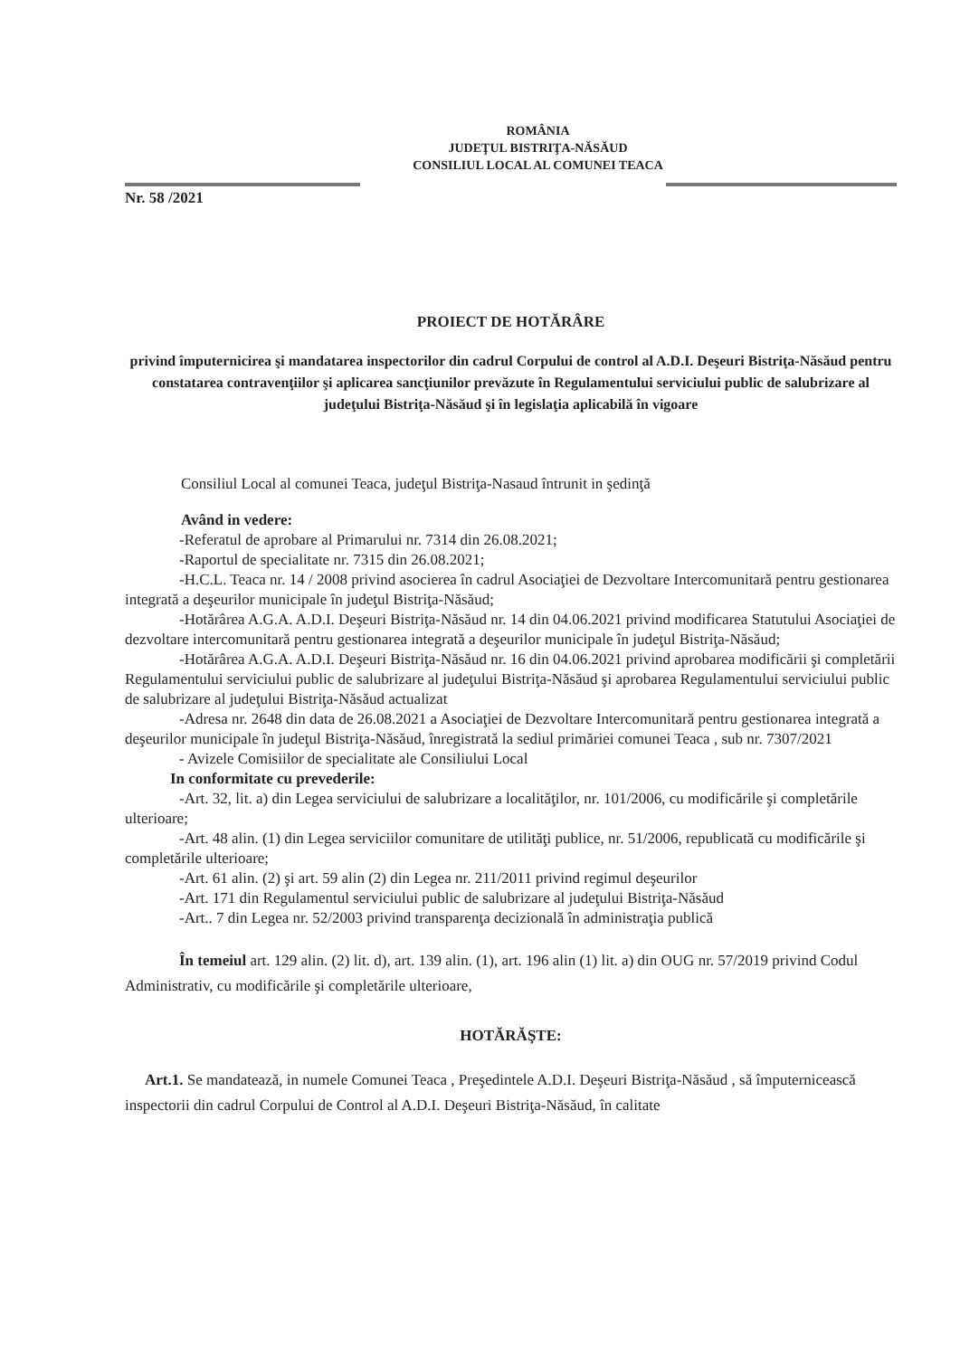ROMÂNIA
JUDEŢUL BISTRIŢA-NĂSĂUD
CONSILIUL LOCAL AL COMUNEI TEACA
Nr. 58 /2021
PROIECT DE HOTĂRÂRE
privind împuternicirea şi mandatarea inspectorilor din cadrul Corpului de control al A.D.I. Deşeuri Bistriţa-Năsăud pentru constatarea contravenţiilor şi aplicarea sancţiunilor prevăzute în Regulamentului serviciului public de salubrizare al judeţului Bistriţa-Năsăud şi în legislaţia aplicabilă în vigoare
Consiliul Local al comunei Teaca, judeţul Bistriţa-Nasaud întrunit in şedinţă
Având in vedere:
-Referatul de aprobare al Primarului nr. 7314 din 26.08.2021;
-Raportul de specialitate nr. 7315 din 26.08.2021;
-H.C.L. Teaca nr. 14 / 2008 privind asocierea în cadrul Asociaţiei de Dezvoltare Intercomunitară pentru gestionarea integrată a deşeurilor municipale în judeţul Bistriţa-Năsăud;
-Hotărârea A.G.A. A.D.I. Deşeuri Bistriţa-Năsăud nr. 14 din 04.06.2021 privind modificarea Statutului Asociaţiei de dezvoltare intercomunitară pentru gestionarea integrată a deşeurilor municipale în judeţul Bistriţa-Năsăud;
-Hotărârea A.G.A. A.D.I. Deşeuri Bistriţa-Năsăud nr. 16 din 04.06.2021 privind aprobarea modificării şi completării Regulamentului serviciului public de salubrizare al judeţului Bistriţa-Năsăud şi aprobarea Regulamentului serviciului public de salubrizare al judeţului Bistriţa-Năsăud actualizat
-Adresa nr. 2648 din data de 26.08.2021 a Asociaţiei de Dezvoltare Intercomunitară pentru gestionarea integrată a deşeurilor municipale în judeţul Bistriţa-Năsăud, înregistrată la sediul primăriei comunei Teaca , sub nr. 7307/2021
- Avizele Comisiilor de specialitate ale Consiliului Local
In conformitate cu prevederile:
-Art. 32, lit. a) din Legea serviciului de salubrizare a localităţilor, nr. 101/2006, cu modificările şi completările ulterioare;
-Art. 48 alin. (1) din Legea serviciilor comunitare de utilităţi publice, nr. 51/2006, republicată cu modificările şi completările ulterioare;
-Art. 61 alin. (2) şi art. 59 alin (2) din Legea nr. 211/2011 privind regimul deşeurilor
-Art. 171 din Regulamentul serviciului public de salubrizare al judeţului Bistriţa-Năsăud
-Art.. 7 din Legea nr. 52/2003 privind transparenţa decizională în administraţia publică
În temeiul art. 129 alin. (2) lit. d), art. 139 alin. (1), art. 196 alin (1) lit. a) din OUG nr. 57/2019 privind Codul Administrativ, cu modificările şi completările ulterioare,
HOTĂRĂŞTE:
Art.1. Se mandatează, in numele Comunei Teaca , Preşedintele A.D.I. Deşeuri Bistriţa-Năsăud , să împuternicească inspectorii din cadrul Corpului de Control al A.D.I. Deşeuri Bistriţa-Năsăud, în calitate